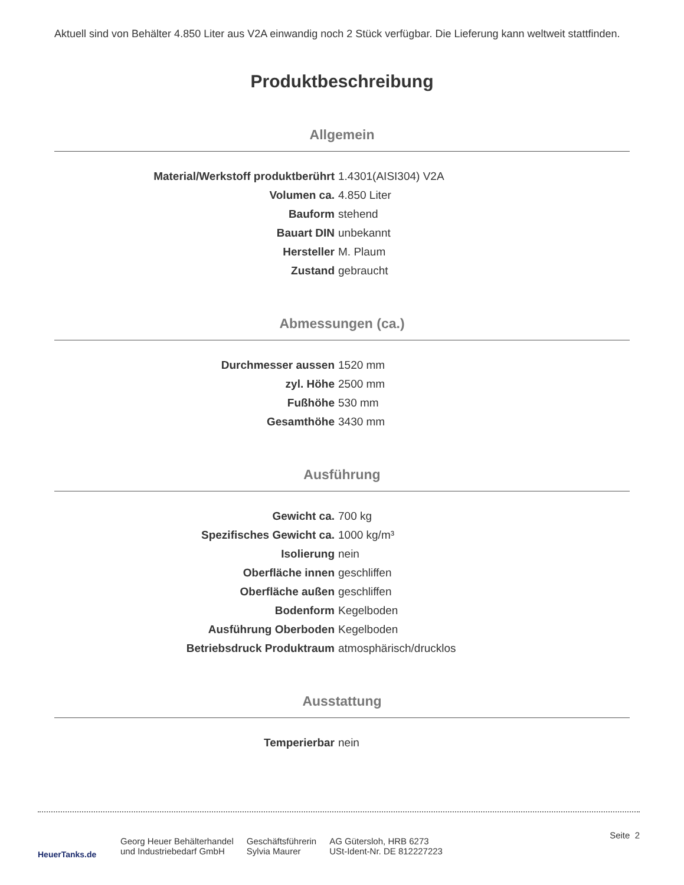Aktuell sind von Behälter 4.850 Liter aus V2A einwandig noch 2 Stück verfügbar. Die Lieferung kann weltweit stattfinden.
Produktbeschreibung
Allgemein
| Material/Werkstoff produktberührt | 1.4301(AISI304) V2A |
| Volumen ca. | 4.850 Liter |
| Bauform | stehend |
| Bauart DIN | unbekannt |
| Hersteller | M. Plaum |
| Zustand | gebraucht |
Abmessungen (ca.)
| Durchmesser aussen | 1520 mm |
| zyl. Höhe | 2500 mm |
| Fußhöhe | 530 mm |
| Gesamthöhe | 3430 mm |
Ausführung
| Gewicht ca. | 700 kg |
| Spezifisches Gewicht ca. | 1000 kg/m³ |
| Isolierung | nein |
| Oberfläche innen | geschliffen |
| Oberfläche außen | geschliffen |
| Bodenform | Kegelboden |
| Ausführung Oberboden | Kegelboden |
| Betriebsdruck Produktraum | atmosphärisch/drucklos |
Ausstattung
| Temperierbar | nein |
HeuerTanks.de
Georg Heuer Behälterhandel
und Industriebedarf GmbH
Geschäftsführerin
Sylvia Maurer
AG Gütersloh, HRB 6273
USt-Ident-Nr. DE 812227223
Seite 2